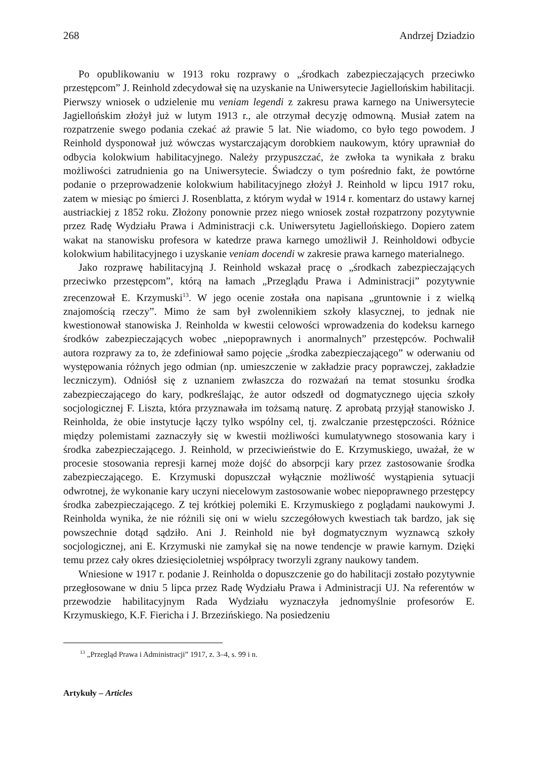268 Andrzej Dziadzio
Po opublikowaniu w 1913 roku rozprawy o „środkach zabezpieczających przeciwko przestępcom” J. Reinhold zdecydował się na uzyskanie na Uniwersytecie Jagiellońskim habilitacji. Pierwszy wniosek o udzielenie mu veniam legendi z zakresu prawa karnego na Uniwersytecie Jagiellońskim złożył już w lutym 1913 r., ale otrzymał decyzję odmowną. Musiał zatem na rozpatrzenie swego podania czekać aż prawie 5 lat. Nie wiadomo, co było tego powodem. J Reinhold dysponował już wówczas wystarczającym dorobkiem naukowym, który uprawniał do odbycia kolokwium habilitacyjnego. Należy przypuszczać, że zwłoka ta wynikała z braku możliwości zatrudnienia go na Uniwersytecie. Świadczy o tym pośrednio fakt, że powtórne podanie o przeprowadzenie kolokwium habilitacyjnego złożył J. Reinhold w lipcu 1917 roku, zatem w miesiąc po śmierci J. Rosenblatta, z którym wydał w 1914 r. komentarz do ustawy karnej austriackiej z 1852 roku. Złożony ponownie przez niego wniosek został rozpatrzony pozytywnie przez Radę Wydziału Prawa i Administracji c.k. Uniwersytetu Jagiellońskiego. Dopiero zatem wakat na stanowisku profesora w katedrze prawa karnego umożliwił J. Reinholdowi odbycie kolokwium habilitacyjnego i uzyskanie veniam docendi w zakresie prawa karnego materialnego.
Jako rozprawę habilitacyjną J. Reinhold wskazał pracę o „środkach zabezpieczających przeciwko przestępcom”, którą na łamach „Przeglądu Prawa i Administracji” pozytywnie zrecenzował E. Krzymuski<sup>13</sup>. W jego ocenie została ona napisana „gruntownie i z wielką znajomością rzeczy”. Mimo że sam był zwolennikiem szkoły klasycznej, to jednak nie kwestionował stanowiska J. Reinholda w kwestii celowości wprowadzenia do kodeksu karnego środków zabezpieczających wobec „niepoprawnych i anormalnych” przestępców. Pochwalił autora rozprawy za to, że zdefiniował samo pojęcie „środka zabezpieczającego” w oderwaniu od występowania różnych jego odmian (np. umieszczenie w zakładzie pracy poprawczej, zakładzie leczniczym). Odniósł się z uznaniem zwłaszcza do rozważań na temat stosunku środka zabezpieczającego do kary, podkreślając, że autor odszedł od dogmatycznego ujęcia szkoły socjologicznej F. Liszta, która przyznawała im tożsamą naturę. Z aprobatą przyjął stanowisko J. Reinholda, że obie instytucje łączy tylko wspólny cel, tj. zwalczanie przestępczości. Różnice między polemistami zaznaczyły się w kwestii możliwości kumulatywnego stosowania kary i środka zabezpieczającego. J. Reinhold, w przeciwieństwie do E. Krzymuskiego, uważał, że w procesie stosowania represji karnej może dojść do absorpcji kary przez zastosowanie środka zabezpieczającego. E. Krzymuski dopuszczał wyłącznie możliwość wystąpienia sytuacji odwrotnej, że wykonanie kary uczyni niecelowym zastosowanie wobec niepoprawnego przestępcy środka zabezpieczającego. Z tej krótkiej polemiki E. Krzymuskiego z poglądami naukowymi J. Reinholda wynika, że nie różnili się oni w wielu szczegółowych kwestiach tak bardzo, jak się powszechnie dotąd sądziło. Ani J. Reinhold nie był dogmatycznym wyznawcą szkoły socjologicznej, ani E. Krzymuski nie zamykał się na nowe tendencje w prawie karnym. Dzięki temu przez cały okres dziesięcioletniej współpracy tworzyli zgrany naukowy tandem.
Wniesione w 1917 r. podanie J. Reinholda o dopuszczenie go do habilitacji zostało pozytywnie przegłosowane w dniu 5 lipca przez Radę Wydziału Prawa i Administracji UJ. Na referentów w przewodzie habilitacyjnym Rada Wydziału wyznaczyła jednomyślnie profesorów E. Krzymuskiego, K.F. Fiericha i J. Brzezińskiego. Na posiedzeniu
<sup>13</sup> „Przegląd Prawa i Administracji” 1917, z. 3–4, s. 99 i n.
Artykuły – Articles